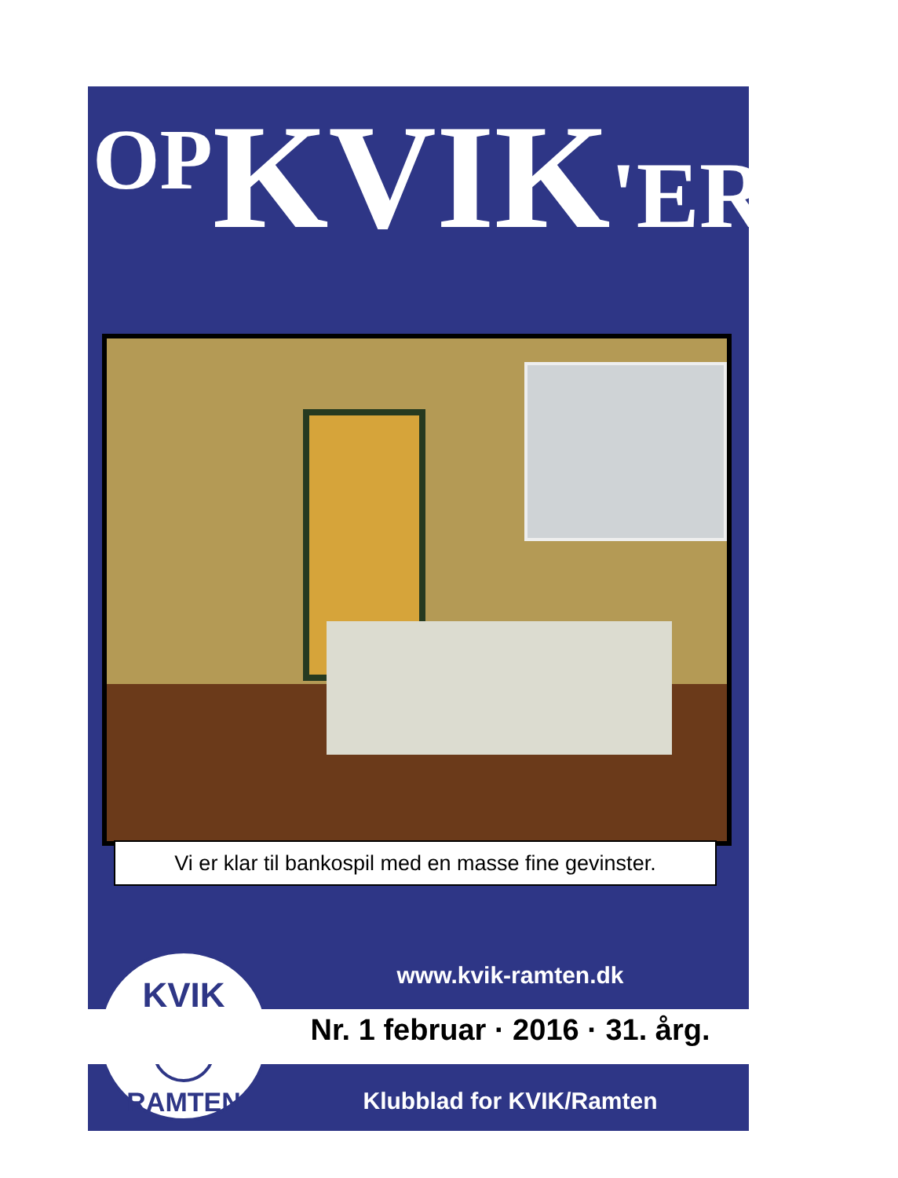OP KVIK'EREN
Vi er klar til bankospil med en masse fine gevinster.
KVIK
RAMTEN
www.kvik-ramten.dk
Nr. 1 februar · 2016 · 31. årg.
Klubblad for KVIK/Ramten